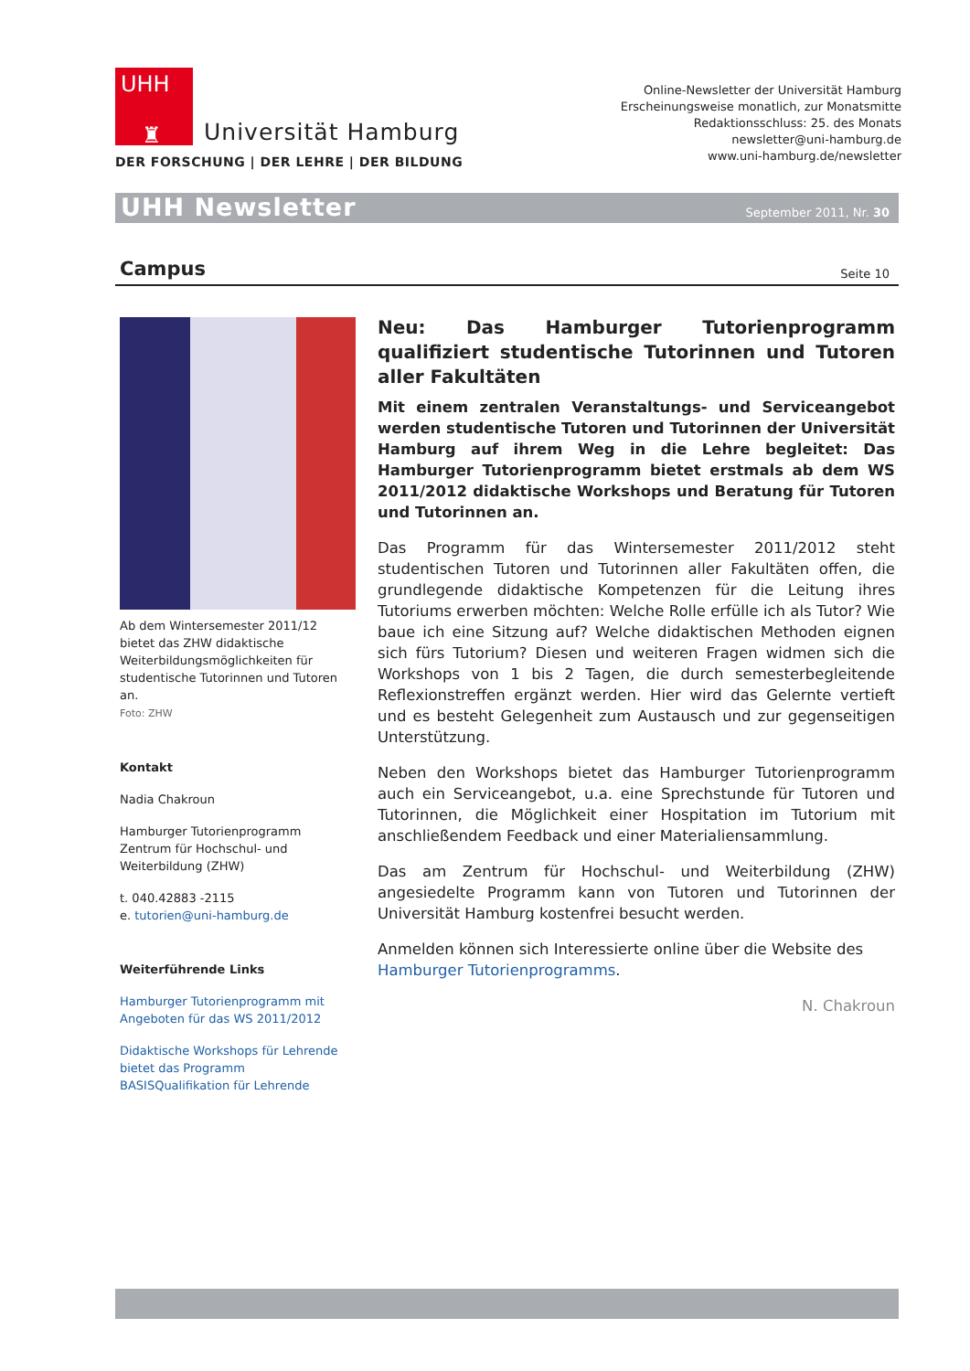UHH
♜
Universität Hamburg
DER FORSCHUNG | DER LEHRE | DER BILDUNG
Online-Newsletter der Universität Hamburg
Erscheinungsweise monatlich, zur Monatsmitte
Redaktionsschluss: 25. des Monats
newsletter@uni-hamburg.de
www.uni-hamburg.de/newsletter
UHH Newsletter
September 2011, Nr. 30
Campus Seite 10
Ab dem Wintersemester 2011/12 bietet das ZHW didaktische Weiterbildungsmöglichkeiten für studentische Tutorinnen und Tutoren an.
Foto: ZHW
Kontakt
Nadia Chakroun
Hamburger Tutorienprogramm
Zentrum für Hochschul- und Weiterbildung (ZHW)
t. 040.42883 -2115
e. tutorien@uni-hamburg.de
Weiterführende Links
Hamburger Tutorienprogramm mit Angeboten für das WS 2011/2012
Didaktische Workshops für Lehrende bietet das Programm BASISQualifikation für Lehrende
Neu: Das Hamburger Tutorienprogramm qualifiziert studentische Tutorinnen und Tutoren aller Fakultäten
Mit einem zentralen Veranstaltungs- und Serviceangebot werden studentische Tutoren und Tutorinnen der Universität Hamburg auf ihrem Weg in die Lehre begleitet: Das Hamburger Tutorienprogramm bietet erstmals ab dem WS 2011/2012 didaktische Workshops und Beratung für Tutoren und Tutorinnen an.
Das Programm für das Wintersemester 2011/2012 steht studentischen Tutoren und Tutorinnen aller Fakultäten offen, die grundlegende didaktische Kompetenzen für die Leitung ihres Tutoriums erwerben möchten: Welche Rolle erfülle ich als Tutor? Wie baue ich eine Sitzung auf? Welche didaktischen Methoden eignen sich fürs Tutorium? Diesen und weiteren Fragen widmen sich die Workshops von 1 bis 2 Tagen, die durch semesterbegleitende Reflexionstreffen ergänzt werden. Hier wird das Gelernte vertieft und es besteht Gelegenheit zum Austausch und zur gegenseitigen Unterstützung.
Neben den Workshops bietet das Hamburger Tutorienprogramm auch ein Serviceangebot, u.a. eine Sprechstunde für Tutoren und Tutorinnen, die Möglichkeit einer Hospitation im Tutorium mit anschließendem Feedback und einer Materialiensammlung.
Das am Zentrum für Hochschul- und Weiterbildung (ZHW) angesiedelte Programm kann von Tutoren und Tutorinnen der Universität Hamburg kostenfrei besucht werden.
Anmelden können sich Interessierte online über die Website des Hamburger Tutorienprogramms.
N. Chakroun